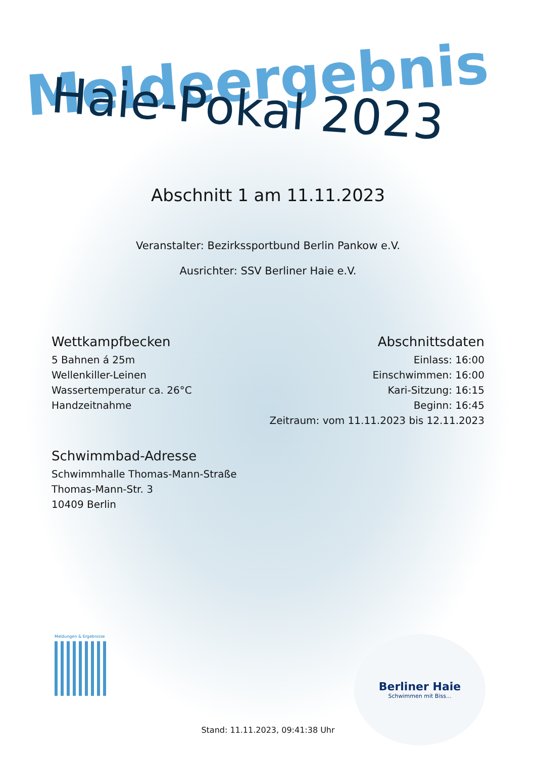Meldeergebnis
Haie-Pokal 2023
Abschnitt 1 am 11.11.2023
Veranstalter: Bezirkssportbund Berlin Pankow e.V.
Ausrichter: SSV Berliner Haie e.V.
Wettkampfbecken
5 Bahnen á 25m
Wellenkiller-Leinen
Wassertemperatur ca. 26°C
Handzeitnahme
Abschnittsdaten
Einlass: 16:00
Einschwimmen: 16:00
Kari-Sitzung: 16:15
Beginn: 16:45
Zeitraum: vom 11.11.2023 bis 12.11.2023
Schwimmbad-Adresse
Schwimmhalle Thomas-Mann-Straße
Thomas-Mann-Str. 3
10409 Berlin
Meldungen & Ergebnisse
Berliner Haie
Schwimmen mit Biss...
Stand: 11.11.2023, 09:41:38 Uhr